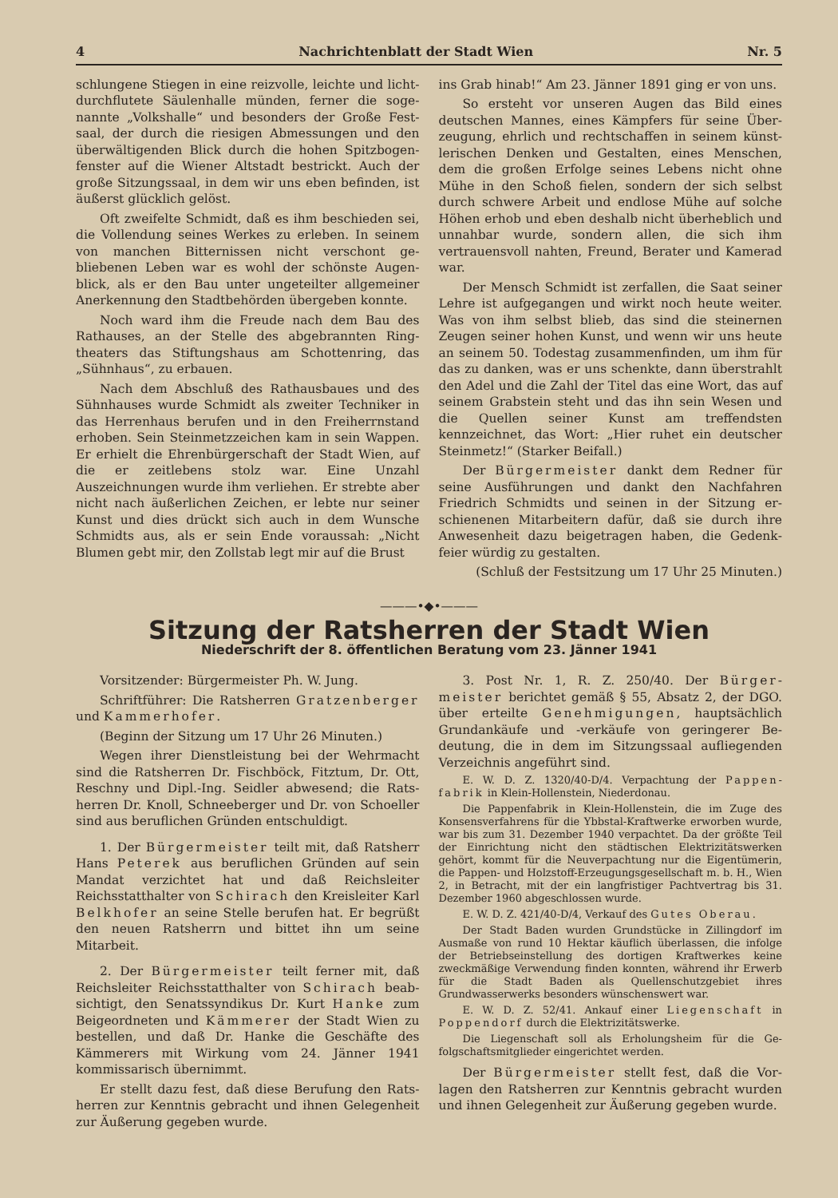4 Nachrichtenblatt der Stadt Wien Nr. 5
schlungene Stiegen in eine reizvolle, leichte und licht­durchflutete Säulenhalle münden, ferner die soge­nannte „Volkshalle“ und besonders der Große Fest­saal, der durch die riesigen Abmessungen und den überwältigenden Blick durch die hohen Spitzbogen­fenster auf die Wiener Altstadt bestrickt. Auch der große Sitzungssaal, in dem wir uns eben befinden, ist äußerst glücklich gelöst.
Oft zweifelte Schmidt, daß es ihm beschieden sei, die Vollendung seines Werkes zu erleben. In seinem von manchen Bitternissen nicht verschont ge­bliebenen Leben war es wohl der schönste Augen­blick, als er den Bau unter ungeteilter allgemeiner Anerkennung den Stadtbehörden übergeben konnte.
Noch ward ihm die Freude nach dem Bau des Rathauses, an der Stelle des abgebrannten Ring­theaters das Stiftungshaus am Schottenring, das „Sühnhaus“, zu erbauen.
Nach dem Abschluß des Rathausbaues und des Sühnhauses wurde Schmidt als zweiter Techniker in das Herrenhaus berufen und in den Freiherrn­stand erhoben. Sein Steinmetzzeichen kam in sein Wappen. Er erhielt die Ehrenbürgerschaft der Stadt Wien, auf die er zeitlebens stolz war. Eine Unzahl Auszeichnungen wurde ihm verliehen. Er strebte aber nicht nach äußerlichen Zeichen, er lebte nur seiner Kunst und dies drückt sich auch in dem Wunsche Schmidts aus, als er sein Ende voraussah: „Nicht Blumen gebt mir, den Zollstab legt mir auf die Brust
ins Grab hinab!“ Am 23. Jänner 1891 ging er von uns.
So ersteht vor unseren Augen das Bild eines deutschen Mannes, eines Kämpfers für seine Über­zeugung, ehrlich und rechtschaffen in seinem künst­lerischen Denken und Gestalten, eines Menschen, dem die großen Erfolge seines Lebens nicht ohne Mühe in den Schoß fielen, sondern der sich selbst durch schwere Arbeit und endlose Mühe auf solche Höhen erhob und eben deshalb nicht überheblich und un­nahbar wurde, sondern allen, die sich ihm vertrauens­voll nahten, Freund, Berater und Kamerad war.
Der Mensch Schmidt ist zerfallen, die Saat seiner Lehre ist aufgegangen und wirkt noch heute weiter. Was von ihm selbst blieb, das sind die steinernen Zeugen seiner hohen Kunst, und wenn wir uns heute an seinem 50. Todestag zusammenfinden, um ihm für das zu danken, was er uns schenkte, dann überstrahlt den Adel und die Zahl der Titel das eine Wort, das auf seinem Grabstein steht und das ihn sein Wesen und die Quellen seiner Kunst am treffendsten kennzeichnet, das Wort: „Hier ruhet ein deutscher Steinmetz!“ (Starker Beifall.)
Der Bürgermeister dankt dem Redner für seine Ausführungen und dankt den Nachfahren Friedrich Schmidts und seinen in der Sitzung er­schienenen Mitarbeitern dafür, daß sie durch ihre Anwesenheit dazu beigetragen haben, die Gedenk­feier würdig zu gestalten.
(Schluß der Festsitzung um 17 Uhr 25 Minuten.)
———•◆•———
Sitzung der Ratsherren der Stadt Wien
Niederschrift der 8. öffentlichen Beratung vom 23. Jänner 1941
Vorsitzender: Bürgermeister Ph. W. Jung.
Schriftführer: Die Ratsherren Gratzenberger und Kammerhofer.
(Beginn der Sitzung um 17 Uhr 26 Minuten.)
Wegen ihrer Dienstleistung bei der Wehrmacht sind die Ratsherren Dr. Fischböck, Fitztum, Dr. Ott, Reschny und Dipl.-Ing. Seidler abwesend; die Rats­herren Dr. Knoll, Schneeberger und Dr. von Schoeller sind aus beruflichen Gründen entschuldigt.
1. Der Bürgermeister teilt mit, daß Rats­herr Hans Peterek aus beruflichen Gründen auf sein Mandat verzichtet hat und daß Reichsleiter Reichsstatthalter von Schirach den Kreisleiter Karl Belkhofer an seine Stelle berufen hat. Er be­grüßt den neuen Ratsherrn und bittet ihn um seine Mitarbeit.
2. Der Bürgermeister teilt ferner mit, daß Reichsleiter Reichsstatthalter von Schirach beab­sichtigt, den Senatssyndikus Dr. Kurt Hanke zum Beigeordneten und Kämmerer der Stadt Wien zu bestellen, und daß Dr. Hanke die Geschäfte des Kämmerers mit Wirkung vom 24. Jänner 1941 kommissarisch übernimmt.
Er stellt dazu fest, daß diese Berufung den Rats­herren zur Kenntnis gebracht und ihnen Gelegenheit zur Äußerung gegeben wurde.
3. Post Nr. 1, R. Z. 250/40. Der Bürger­meister berichtet gemäß § 55, Absatz 2, der DGO. über erteilte Genehmigungen, hauptsächlich Grundankäufe und -verkäufe von geringerer Be­deutung, die in dem im Sitzungssaal aufliegenden Verzeichnis angeführt sind.
E. W. D. Z. 1320/40-D/4. Verpachtung der Pappen­fabrik in Klein-Hollenstein, Niederdonau.
Die Pappenfabrik in Klein-Hollenstein, die im Zuge des Konsensverfahrens für die Ybbstal-Kraftwerke er­worben wurde, war bis zum 31. Dezember 1940 ver­pachtet. Da der größte Teil der Einrichtung nicht den städ­tischen Elektrizitätswerken gehört, kommt für die Neu­verpachtung nur die Eigentümerin, die Pappen- und Holz­stoff-Erzeugungsgesellschaft m. b. H., Wien 2, in Betracht, mit der ein langfristiger Pachtvertrag bis 31. Dezember 1960 abgeschlossen wurde.
E. W. D. Z. 421/40-D/4, Verkauf des Gutes Oberau.
Der Stadt Baden wurden Grundstücke in Zillingdorf im Ausmaße von rund 10 Hektar käuflich überlassen, die infolge der Betriebseinstellung des dortigen Kraftwerkes keine zweckmäßige Verwendung finden konnten, während ihr Erwerb für die Stadt Baden als Quellenschutzgebiet ihres Grundwasserwerks besonders wünschenswert war.
E. W. D. Z. 52/41. Ankauf einer Liegenschaft in Poppendorf durch die Elektrizitätswerke.
Die Liegenschaft soll als Erholungsheim für die Ge­folgschaftsmitglieder eingerichtet werden.
Der Bürgermeister stellt fest, daß die Vor­lagen den Ratsherren zur Kenntnis gebracht wurden und ihnen Gelegenheit zur Äußerung gegeben wurde.